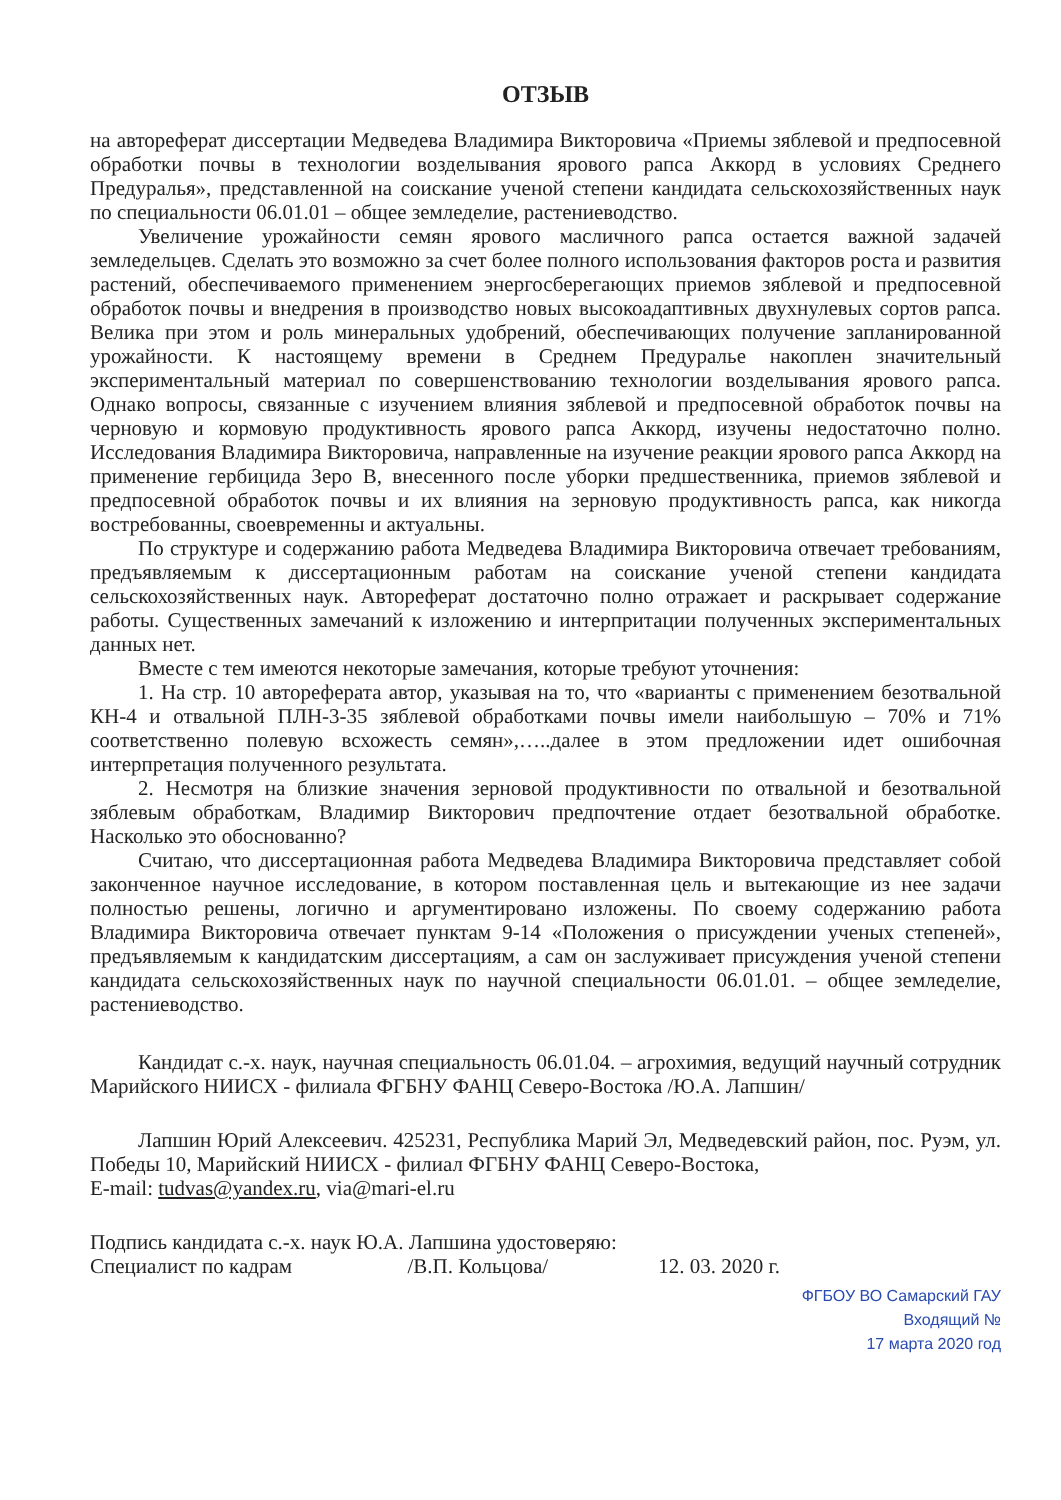ОТЗЫВ
на автореферат диссертации Медведева Владимира Викторовича «Приемы зяблевой и предпосевной обработки почвы в технологии возделывания ярового рапса Аккорд в условиях Среднего Предуралья», представленной на соискание ученой степени кандидата сельскохозяйственных наук по специальности 06.01.01 – общее земледелие, растениеводство.
Увеличение урожайности семян ярового масличного рапса остается важной задачей земледельцев. Сделать это возможно за счет более полного использования факторов роста и развития растений, обеспечиваемого применением энергосберегающих приемов зяблевой и предпосевной обработок почвы и внедрения в производство новых высокоадаптивных двухнулевых сортов рапса. Велика при этом и роль минеральных удобрений, обеспечивающих получение запланированной урожайности. К настоящему времени в Среднем Предуралье накоплен значительный экспериментальный материал по совершенствованию технологии возделывания ярового рапса. Однако вопросы, связанные с изучением влияния зяблевой и предпосевной обработок почвы на черновую и кормовую продуктивность ярового рапса Аккорд, изучены недостаточно полно. Исследования Владимира Викторовича, направленные на изучение реакции ярового рапса Аккорд на применение гербицида Зеро В, внесенного после уборки предшественника, приемов зяблевой и предпосевной обработок почвы и их влияния на зерновую продуктивность рапса, как никогда востребованны, своевременны и актуальны.
По структуре и содержанию работа Медведева Владимира Викторовича отвечает требованиям, предъявляемым к диссертационным работам на соискание ученой степени кандидата сельскохозяйственных наук. Автореферат достаточно полно отражает и раскрывает содержание работы. Существенных замечаний к изложению и интерпритации полученных экспериментальных данных нет.
Вместе с тем имеются некоторые замечания, которые требуют уточнения:
1. На стр. 10 автореферата автор, указывая на то, что «варианты с применением безотвальной КН-4 и отвальной ПЛН-3-35 зяблевой обработками почвы имели наибольшую – 70% и 71% соответственно полевую всхожесть семян»,…..далее в этом предложении идет ошибочная интерпретация полученного результата.
2. Несмотря на близкие значения зерновой продуктивности по отвальной и безотвальной зяблевым обработкам, Владимир Викторович предпочтение отдает безотвальной обработке. Насколько это обоснованно?
Считаю, что диссертационная работа Медведева Владимира Викторовича представляет собой законченное научное исследование, в котором поставленная цель и вытекающие из нее задачи полностью решены, логично и аргументировано изложены. По своему содержанию работа Владимира Викторовича отвечает пунктам 9-14 «Положения о присуждении ученых степеней», предъявляемым к кандидатским диссертациям, а сам он заслуживает присуждения ученой степени кандидата сельскохозяйственных наук по научной специальности 06.01.01. – общее земледелие, растениеводство.
Кандидат с.-х. наук, научная специальность 06.01.04. – агрохимия, ведущий научный сотрудник Марийского НИИСХ - филиала ФГБНУ ФАНЦ Северо-Востока /Ю.А. Лапшин/
Лапшин Юрий Алексеевич. 425231, Республика Марий Эл, Медведевский район, пос. Руэм, ул. Победы 10, Марийский НИИСХ - филиал ФГБНУ ФАНЦ Северо-Востока,
E-mail: tudvas@yandex.ru, via@mari-el.ru
Подпись кандидата с.-х. наук Ю.А. Лапшина удостоверяю:
Специалист по кадрам /В.П. Кольцова/ 12. 03. 2020 г.
ФГБОУ ВО Самарский ГАУ
Входящий №
17 марта 2020 год